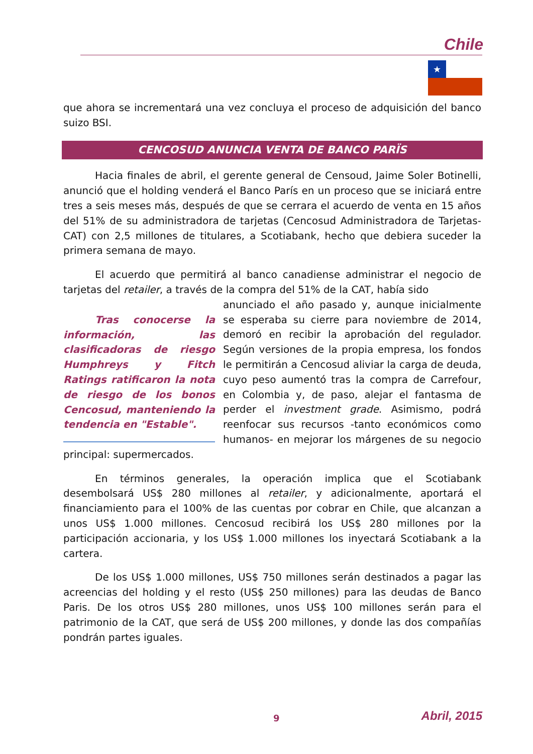Chile
★
que ahora se incrementará una vez concluya el proceso de adquisición del banco suizo BSI.
CENCOSUD ANUNCIA VENTA DE BANCO PARÏS
Hacia finales de abril, el gerente general de Censoud, Jaime Soler Botinelli, anunció que el holding venderá el Banco París en un proceso que se iniciará entre tres a seis meses más, después de que se cerrara el acuerdo de venta en 15 años del 51% de su administradora de tarjetas (Cencosud Administradora de Tarjetas-CAT) con 2,5 millones de titulares, a Scotiabank, hecho que debiera suceder la primera semana de mayo.
El acuerdo que permitirá al banco canadiense administrar el negocio de tarjetas del retailer, a través de la compra del 51% de la CAT, había sido
Tras conocerse la información, las clasificadoras de riesgo Humphreys y Fitch Ratings ratificaron la nota de riesgo de los bonos Cencosud, manteniendo la tendencia en "Estable".
anunciado el año pasado y, aunque inicialmente se esperaba su cierre para noviembre de 2014, demoró en recibir la aprobación del regulador. Según versiones de la propia empresa, los fondos le permitirán a Cencosud aliviar la carga de deuda, cuyo peso aumentó tras la compra de Carrefour, en Colombia y, de paso, alejar el fantasma de perder el investment grade. Asimismo, podrá reenfocar sus recursos -tanto económicos como humanos- en mejorar los márgenes de su negocio principal: supermercados.
En términos generales, la operación implica que el Scotiabank desembolsará US$ 280 millones al retailer, y adicionalmente, aportará el financiamiento para el 100% de las cuentas por cobrar en Chile, que alcanzan a unos US$ 1.000 millones. Cencosud recibirá los US$ 280 millones por la participación accionaria, y los US$ 1.000 millones los inyectará Scotiabank a la cartera.
De los US$ 1.000 millones, US$ 750 millones serán destinados a pagar las acreencias del holding y el resto (US$ 250 millones) para las deudas de Banco Paris. De los otros US$ 280 millones, unos US$ 100 millones serán para el patrimonio de la CAT, que será de US$ 200 millones, y donde las dos compañías pondrán partes iguales.
9
Abril, 2015